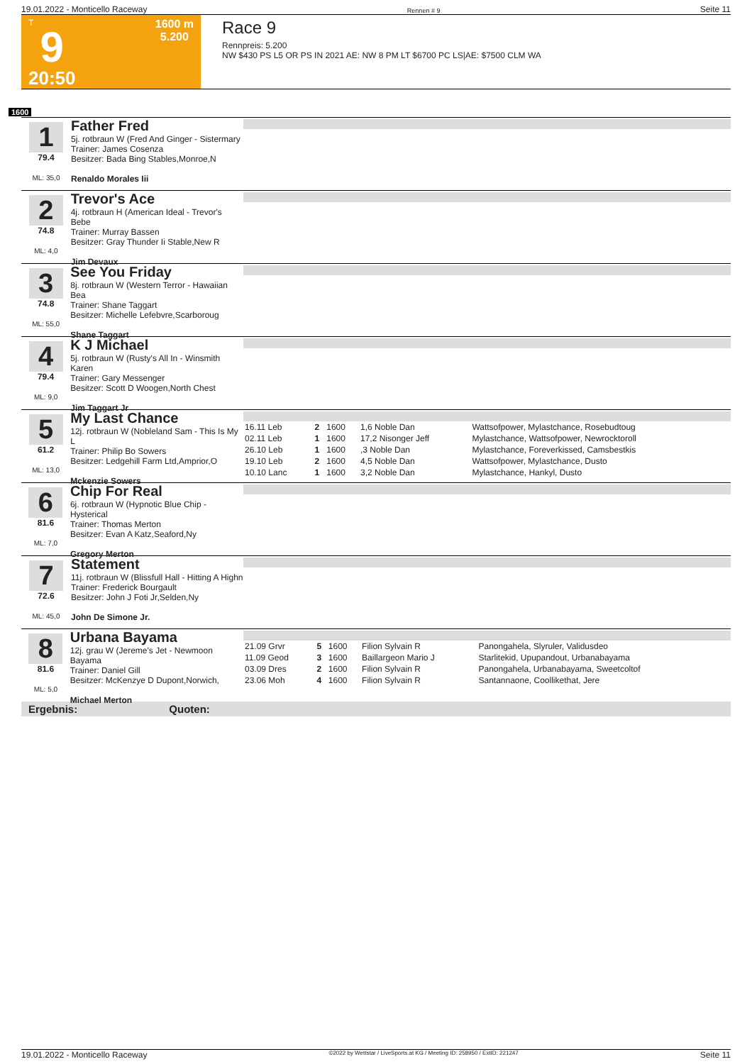19.01.2022 - Monticello Raceway Rennen # 9 Seite 11
T
9
20:50
1600 m
5.200
Race 9
Rennpreis: 5.200
NW $430 PS L5 OR PS IN 2021 AE: NW 8 PM LT $6700 PC LS|AE: $7500 CLM WA
1600
1
79.4
ML: 35,0
Father Fred
5j. rotbraun W (Fred And Ginger - Sistermary
Trainer: James Cosenza
Besitzer: Bada Bing Stables,Monroe,N
Renaldo Morales Iii
2
74.8
ML: 4,0
Trevor's Ace
4j. rotbraun H (American Ideal - Trevor's Bebe
Trainer: Murray Bassen
Besitzer: Gray Thunder Ii Stable,New R
Jim Devaux
3
74.8
ML: 55,0
See You Friday
8j. rotbraun W (Western Terror - Hawaiian Bea
Trainer: Shane Taggart
Besitzer: Michelle Lefebvre,Scarboroug
Shane Taggart
4
79.4
ML: 9,0
K J Michael
5j. rotbraun W (Rusty's All In - Winsmith Karen
Trainer: Gary Messenger
Besitzer: Scott D Woogen,North Chest
Jim Taggart Jr
5
61.2
ML: 13,0
My Last Chance
12j. rotbraun W (Nobleland Sam - This Is My L
Trainer: Philip Bo Sowers
Besitzer: Ledgehill Farm Ltd,Amprior,O
Mckenzie Sowers
| 16.11 Leb | 2 | 1600 | 1,6 Noble Dan | Wattsofpower, Mylastchance, Rosebudtoug |
| 02.11 Leb | 1 | 1600 | 17,2 Nisonger Jeff | Mylastchance, Wattsofpower, Newrocktoroll |
| 26.10 Leb | 1 | 1600 | ,3 Noble Dan | Mylastchance, Foreverkissed, Camsbestkis |
| 19.10 Leb | 2 | 1600 | 4,5 Noble Dan | Wattsofpower, Mylastchance, Dusto |
| 10.10 Lanc | 1 | 1600 | 3,2 Noble Dan | Mylastchance, Hankyl, Dusto |
6
81.6
ML: 7,0
Chip For Real
6j. rotbraun W (Hypnotic Blue Chip - Hysterical
Trainer: Thomas Merton
Besitzer: Evan A Katz,Seaford,Ny
Gregory Merton
7
72.6
ML: 45,0
Statement
11j. rotbraun W (Blissfull Hall - Hitting A Highn
Trainer: Frederick Bourgault
Besitzer: John J Foti Jr,Selden,Ny
John De Simone Jr.
8
81.6
ML: 5,0
Urbana Bayama
12j. grau W (Jereme's Jet - Newmoon Bayama
Trainer: Daniel Gill
Besitzer: McKenzye D Dupont,Norwich,
Michael Merton
| 21.09 Grvr | 5 | 1600 | Filion Sylvain R | Panongahela, Slyruler, Validusdeo |
| 11.09 Geod | 3 | 1600 | Baillargeon Mario J | Starlitekid, Upupandout, Urbanabayama |
| 03.09 Dres | 2 | 1600 | Filion Sylvain R | Panongahela, Urbanabayama, Sweetcoltof |
| 23.06 Moh | 4 | 1600 | Filion Sylvain R | Santannaone, Coollikethat, Jere |
Ergebnis: Quoten:
19.01.2022 - Monticello Raceway ©2022 by Wettstar / LiveSports.at KG / Meeting ID: 258950 / ExtID: 221247 Seite 11